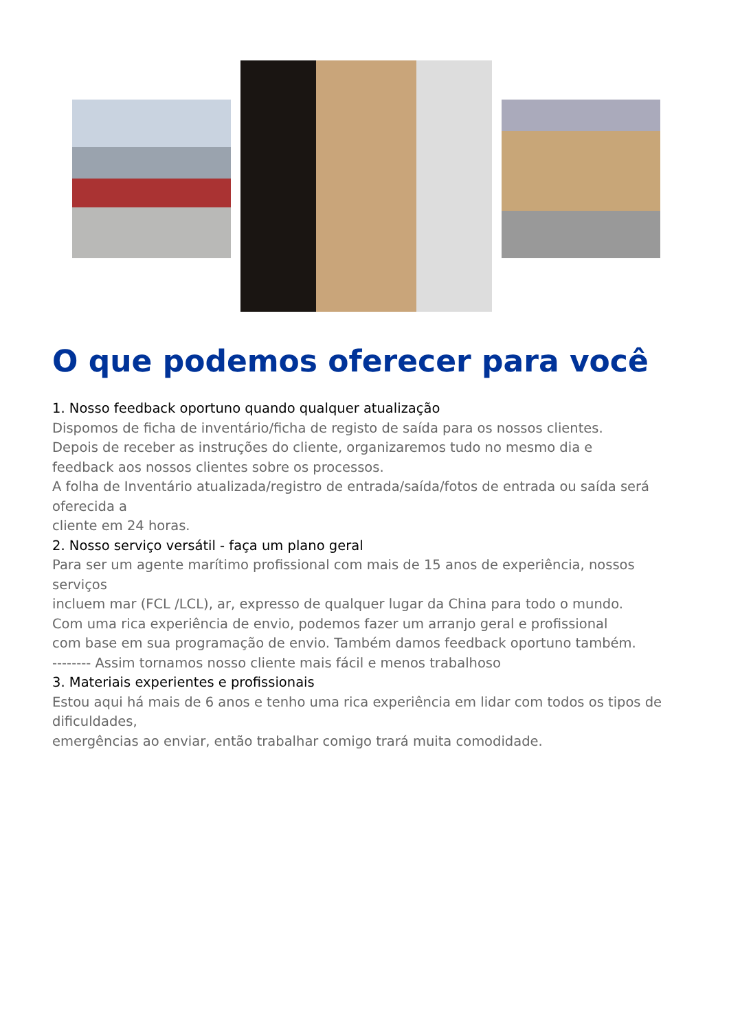O que podemos oferecer para você
1. Nosso feedback oportuno quando qualquer atualização
Dispomos de ficha de inventário/ficha de registo de saída para os nossos clientes.
Depois de receber as instruções do cliente, organizaremos tudo no mesmo dia e
feedback aos nossos clientes sobre os processos.
A folha de Inventário atualizada/registro de entrada/saída/fotos de entrada ou saída será oferecida a
cliente em 24 horas.
2. Nosso serviço versátil - faça um plano geral
Para ser um agente marítimo profissional com mais de 15 anos de experiência, nossos serviços
incluem mar (FCL /LCL), ar, expresso de qualquer lugar da China para todo o mundo.
Com uma rica experiência de envio, podemos fazer um arranjo geral e profissional
com base em sua programação de envio. Também damos feedback oportuno também.
-------- Assim tornamos nosso cliente mais fácil e menos trabalhoso
3. Materiais experientes e profissionais
Estou aqui há mais de 6 anos e tenho uma rica experiência em lidar com todos os tipos de dificuldades,
emergências ao enviar, então trabalhar comigo trará muita comodidade.